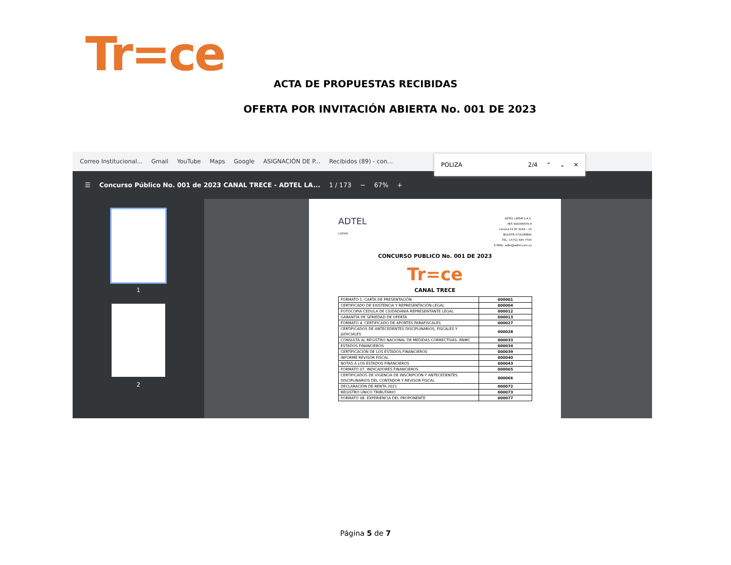Tr=ce
ACTA DE PROPUESTAS RECIBIDAS
OFERTA POR INVITACIÓN ABIERTA No. 001 DE 2023
Correo Institucional... Gmail YouTube Maps Google ASIGNACIÓN DE P... Recibidos (89) - con...
POLIZA 2/4 ⌃ ⌄ ✕
☰ Concurso Público No. 001 de 2023 CANAL TRECE - ADTEL LA... 1 / 173 − 67% +
1
2
ADTEL
LATAM ADTEL LATAM S.A.S.
NIT: 900346479-4
Carrera 51 Nº 102A – 15
BOGOTÁ (COLOMBIA)
TEL: +57(1) 645 7705
E-MAIL: adtel@adtel.com.co
CONCURSO PUBLICO No. 001 DE 2023
Tr=ce
CANAL TRECE
| FORMATO 1. CARTA DE PRESENTACIÓN | 000001 |
| CERTIFICADO DE EXISTENCIA Y REPRESENTACIÓN LEGAL | 000004 |
| FOTOCOPIA CEDULA DE CIUDADANIA REPRESENTANTE LEGAL | 000012 |
| GARANTÍA DE SERIEDAD DE OFERTA | 000013 |
| FORMATO 4. CERTIFICADO DE APORTES PARAFISCALES | 000027 |
| CERTIFICADOS DE ANTECEDENTES DISCIPLINARIOS, FISCALES Y JUDICIALES | 000028 |
| CONSULTA AL REGISTRO NACIONAL DE MEDIDAS CORRECTIVAS- RNMC | 000033 |
| ESTADOS FINANCIEROS | 000034 |
| CERTIFICACIÓN DE LOS ESTADOS FINANCIEROS | 000039 |
| INFORME REVISOR FISCAL | 000040 |
| NOTAS A LOS ESTADOS FINANCIEROS | 000043 |
| FORMATO 07. INDICADORES FINANCIEROS | 000065 |
| CERTIFICADOS DE VIGENCIA DE INSCRIPCIÓN Y ANTECEDENTES DISCIPLINARIOS DEL CONTADOR Y REVISOR FISCAL | 000066 |
| DECLARACIÓN DE RENTA 2021 | 000072 |
| REGISTRO UNICO TRIBUTARIO | 000073 |
| FORMATO 08. EXPERIENCIA DEL PROPONENTE | 000077 |
Página 5 de 7